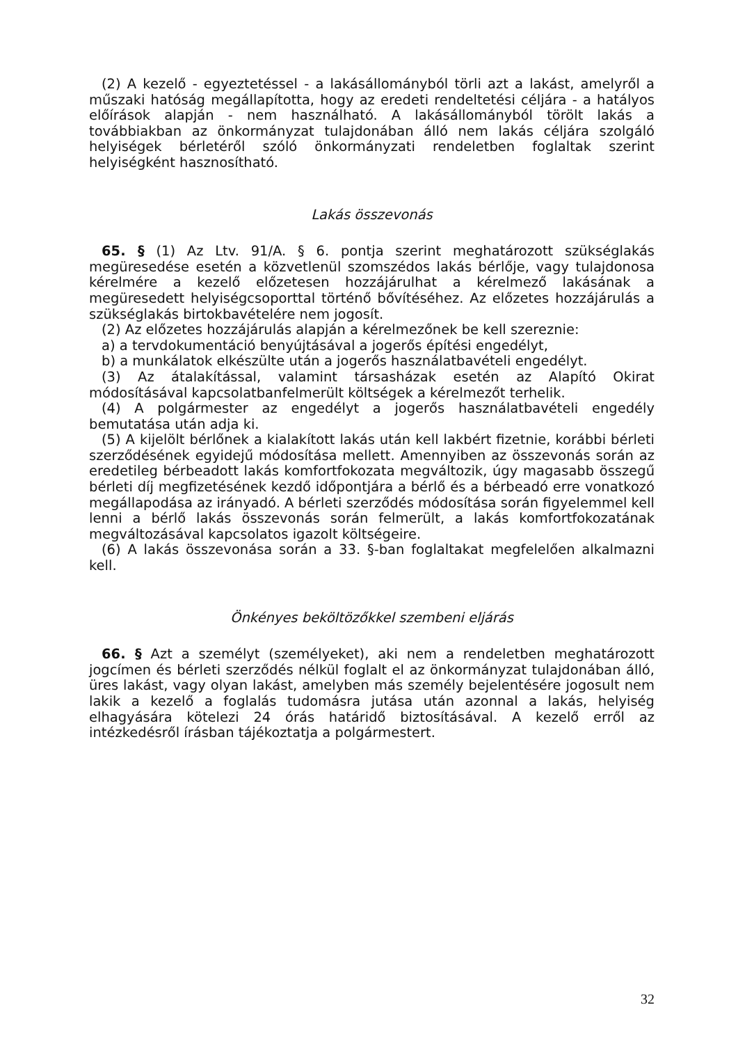(2) A kezelő - egyeztetéssel - a lakásállományból törli azt a lakást, amelyről a műszaki hatóság megállapította, hogy az eredeti rendeltetési céljára - a hatályos előírások alapján - nem használható. A lakásállományból törölt lakás a továbbiakban az önkormányzat tulajdonában álló nem lakás céljára szolgáló helyiségek bérletéről szóló önkormányzati rendeletben foglaltak szerint helyiségként hasznosítható.
Lakás összevonás
65. § (1) Az Ltv. 91/A. § 6. pontja szerint meghatározott szükséglakás megüresedése esetén a közvetlenül szomszédos lakás bérlője, vagy tulajdonosa kérelmére a kezelő előzetesen hozzájárulhat a kérelmező lakásának a megüresedett helyiségcsoporttal történő bővítéséhez. Az előzetes hozzájárulás a szükséglakás birtokbavételére nem jogosít.
(2) Az előzetes hozzájárulás alapján a kérelmezőnek be kell szereznie:
a) a tervdokumentáció benyújtásával a jogerős építési engedélyt,
b) a munkálatok elkészülte után a jogerős használatbavételi engedélyt.
(3) Az átalakítással, valamint társasházak esetén az Alapító Okirat módosításával kapcsolatbanfelmerült költségek a kérelmezőt terhelik.
(4) A polgármester az engedélyt a jogerős használatbavételi engedély bemutatása után adja ki.
(5) A kijelölt bérlőnek a kialakított lakás után kell lakbért fizetnie, korábbi bérleti szerződésének egyidejű módosítása mellett. Amennyiben az összevonás során az eredetileg bérbeadott lakás komfortfokozata megváltozik, úgy magasabb összegű bérleti díj megfizetésének kezdő időpontjára a bérlő és a bérbeadó erre vonatkozó megállapodása az irányadó. A bérleti szerződés módosítása során figyelemmel kell lenni a bérlő lakás összevonás során felmerült, a lakás komfortfokozatának megváltozásával kapcsolatos igazolt költségeire.
(6) A lakás összevonása során a 33. §-ban foglaltakat megfelelően alkalmazni kell.
Önkényes beköltözőkkel szembeni eljárás
66. § Azt a személyt (személyeket), aki nem a rendeletben meghatározott jogcímen és bérleti szerződés nélkül foglalt el az önkormányzat tulajdonában álló, üres lakást, vagy olyan lakást, amelyben más személy bejelentésére jogosult nem lakik a kezelő a foglalás tudomásra jutása után azonnal a lakás, helyiség elhagyására kötelezi 24 órás határidő biztosításával. A kezelő erről az intézkedésről írásban tájékoztatja a polgármestert.
32